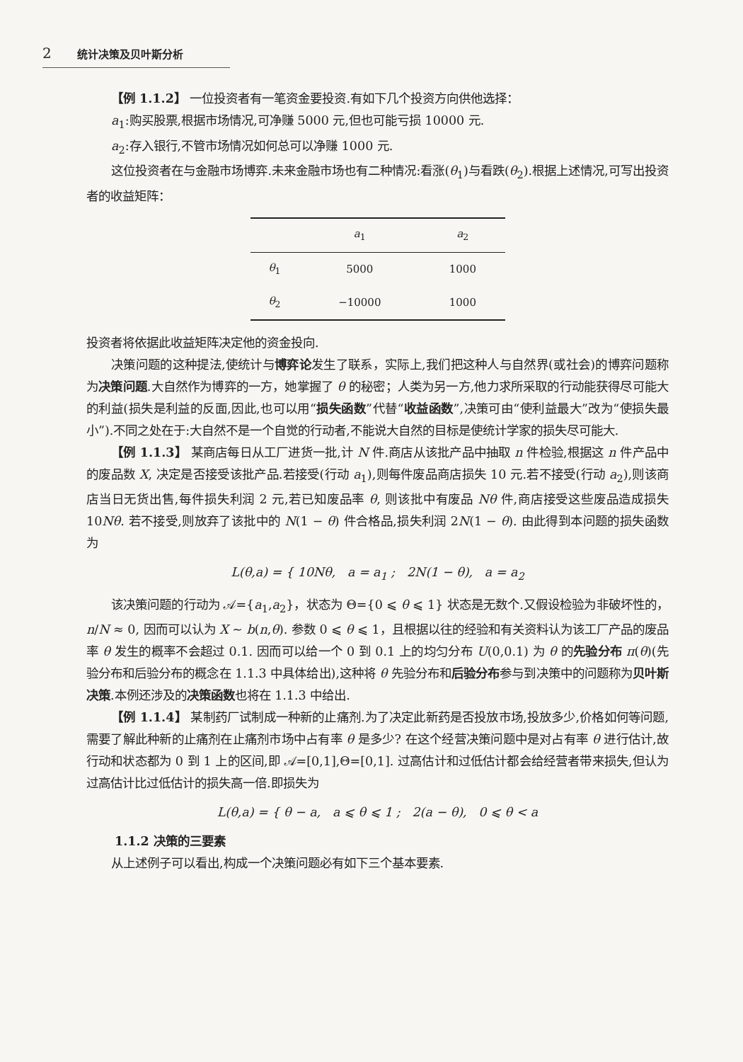2 统计决策及贝叶斯分析
【例 1.1.2】 一位投资者有一笔资金要投资.有如下几个投资方向供他选择：
a<sub>1</sub>:购买股票,根据市场情况,可净赚 5000 元,但也可能亏损 10000 元.
a<sub>2</sub>:存入银行,不管市场情况如何总可以净赚 1000 元.
这位投资者在与金融市场博弈.未来金融市场也有二种情况:看涨(θ<sub>1</sub>)与看跌(θ<sub>2</sub>).根据上述情况,可写出投资者的收益矩阵：
| | a<sub>1</sub> | a<sub>2</sub> |
| --- | --- | --- |
| θ<sub>1</sub> | 5000 | 1000 |
| θ<sub>2</sub> | −10000 | 1000 |
投资者将依据此收益矩阵决定他的资金投向.
决策问题的这种提法,使统计与博弈论发生了联系，实际上,我们把这种人与自然界(或社会)的博弈问题称为决策问题.大自然作为博弈的一方，她掌握了 θ 的秘密；人类为另一方,他力求所采取的行动能获得尽可能大的利益(损失是利益的反面,因此,也可以用“损失函数”代替“收益函数”,决策可由“使利益最大”改为“使损失最小”).不同之处在于:大自然不是一个自觉的行动者,不能说大自然的目标是使统计学家的损失尽可能大.
【例 1.1.3】 某商店每日从工厂进货一批,计 N 件.商店从该批产品中抽取 n 件检验,根据这 n 件产品中的废品数 X, 决定是否接受该批产品.若接受(行动 a<sub>1</sub>),则每件废品商店损失 10 元.若不接受(行动 a<sub>2</sub>),则该商店当日无货出售,每件损失利润 2 元,若已知废品率 θ, 则该批中有废品 Nθ 件,商店接受这些废品造成损失 10Nθ. 若不接受,则放弃了该批中的 N(1 − θ) 件合格品,损失利润 2N(1 − θ). 由此得到本问题的损失函数为
L(θ,a) = { 10Nθ, a = a<sub>1</sub> ; 2N(1 − θ), a = a<sub>2</sub>
该决策问题的行动为 𝒜={a<sub>1</sub>,a<sub>2</sub>}，状态为 Θ={0 ⩽ θ ⩽ 1} 状态是无数个.又假设检验为非破坏性的，n/N ≈ 0, 因而可以认为 X ∼ b(n,θ). 参数 0 ⩽ θ ⩽ 1，且根据以往的经验和有关资料认为该工厂产品的废品率 θ 发生的概率不会超过 0.1. 因而可以给一个 0 到 0.1 上的均匀分布 U(0,0.1) 为 θ 的先验分布 π(θ)(先验分布和后验分布的概念在 1.1.3 中具体给出),这种将 θ 先验分布和后验分布参与到决策中的问题称为贝叶斯决策.本例还涉及的决策函数也将在 1.1.3 中给出.
【例 1.1.4】 某制药厂试制成一种新的止痛剂.为了决定此新药是否投放市场,投放多少,价格如何等问题,需要了解此种新的止痛剂在止痛剂市场中占有率 θ 是多少? 在这个经营决策问题中是对占有率 θ 进行估计,故行动和状态都为 0 到 1 上的区间,即 𝒜=[0,1],Θ=[0,1]. 过高估计和过低估计都会给经营者带来损失,但认为过高估计比过低估计的损失高一倍.即损失为
L(θ,a) = { θ − a, a ⩽ θ ⩽ 1 ; 2(a − θ), 0 ⩽ θ < a
1.1.2 决策的三要素
从上述例子可以看出,构成一个决策问题必有如下三个基本要素.